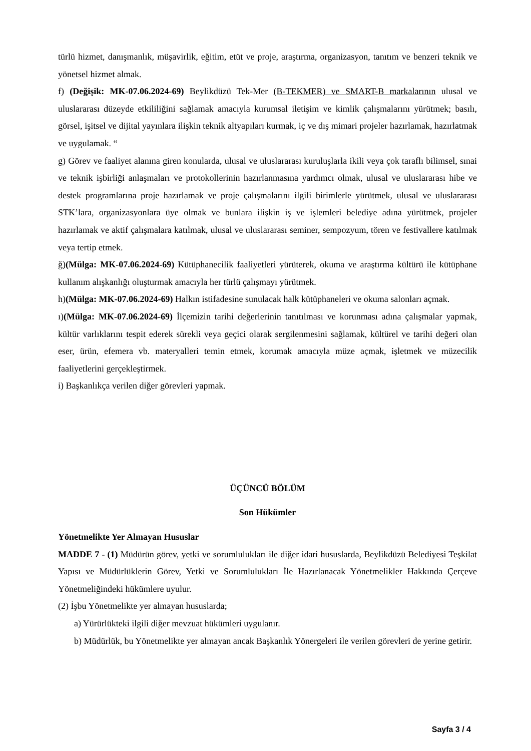türlü hizmet, danışmanlık, müşavirlik, eğitim, etüt ve proje, araştırma, organizasyon, tanıtım ve benzeri teknik ve yönetsel hizmet almak.
f) (Değişik: MK-07.06.2024-69) Beylikdüzü Tek-Mer (B-TEKMER) ve SMART-B markalarının ulusal ve uluslararası düzeyde etkililiğini sağlamak amacıyla kurumsal iletişim ve kimlik çalışmalarını yürütmek; basılı, görsel, işitsel ve dijital yayınlara ilişkin teknik altyapıları kurmak, iç ve dış mimari projeler hazırlamak, hazırlatmak ve uygulamak. “
g) Görev ve faaliyet alanına giren konularda, ulusal ve uluslararası kuruluşlarla ikili veya çok taraflı bilimsel, sınai ve teknik işbirliği anlaşmaları ve protokollerinin hazırlanmasına yardımcı olmak, ulusal ve uluslararası hibe ve destek programlarına proje hazırlamak ve proje çalışmalarını ilgili birimlerle yürütmek, ulusal ve uluslararası STK’lara, organizasyonlara üye olmak ve bunlara ilişkin iş ve işlemleri belediye adına yürütmek, projeler hazırlamak ve aktif çalışmalara katılmak, ulusal ve uluslararası seminer, sempozyum, tören ve festivallere katılmak veya tertip etmek.
ğ)(Mülga: MK-07.06.2024-69) Kütüphanecilik faaliyetleri yürüterek, okuma ve araştırma kültürü ile kütüphane kullanım alışkanlığı oluşturmak amacıyla her türlü çalışmayı yürütmek.
h)(Mülga: MK-07.06.2024-69) Halkın istifadesine sunulacak halk kütüphaneleri ve okuma salonları açmak.
ı)(Mülga: MK-07.06.2024-69) İlçemizin tarihi değerlerinin tanıtılması ve korunması adına çalışmalar yapmak, kültür varlıklarını tespit ederek sürekli veya geçici olarak sergilenmesini sağlamak, kültürel ve tarihi değeri olan eser, ürün, efemera vb. materyalleri temin etmek, korumak amacıyla müze açmak, işletmek ve müzecilik faaliyetlerini gerçekleştirmek.
i) Başkanlıkça verilen diğer görevleri yapmak.
ÜÇÜNCÜ BÖLÜM
Son Hükümler
Yönetmelikte Yer Almayan Hususlar
MADDE 7 - (1) Müdürün görev, yetki ve sorumlulukları ile diğer idari hususlarda, Beylikdüzü Belediyesi Teşkilat Yapısı ve Müdürlüklerin Görev, Yetki ve Sorumlulukları İle Hazırlanacak Yönetmelikler Hakkında Çerçeve Yönetmeliğindeki hükümlere uyulur.
(2) İşbu Yönetmelikte yer almayan hususlarda;
a) Yürürlükteki ilgili diğer mevzuat hükümleri uygulanır.
b) Müdürlük, bu Yönetmelikte yer almayan ancak Başkanlık Yönergeleri ile verilen görevleri de yerine getirir.
Sayfa 3 / 4